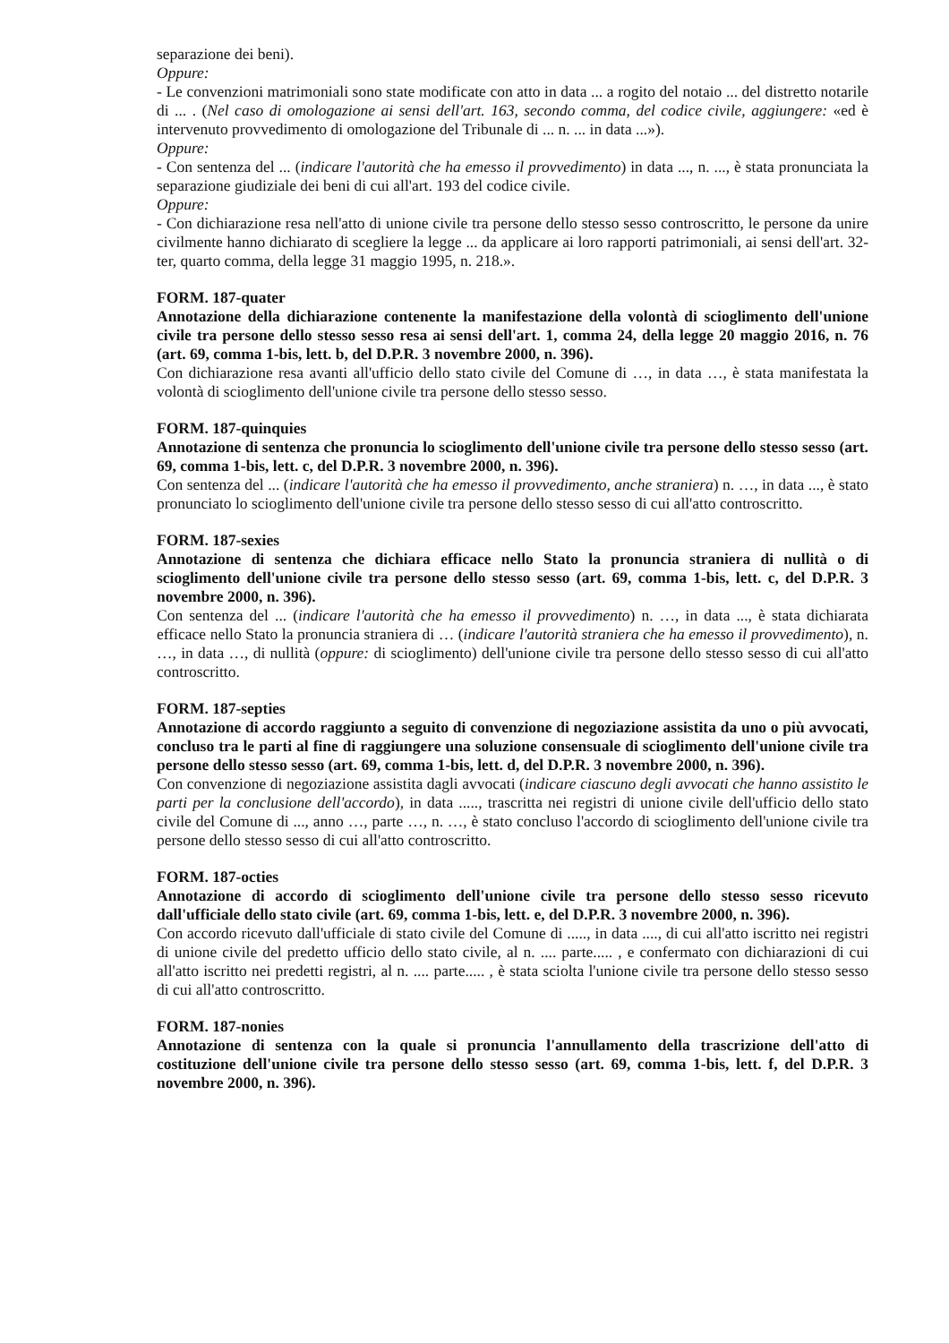separazione dei beni).
Oppure:
- Le convenzioni matrimoniali sono state modificate con atto in data ... a rogito del notaio ... del distretto notarile di ... . (Nel caso di omologazione ai sensi dell'art. 163, secondo comma, del codice civile, aggiungere: «ed è intervenuto provvedimento di omologazione del Tribunale di ... n. ... in data ...»).
Oppure:
- Con sentenza del ... (indicare l'autorità che ha emesso il provvedimento) in data ..., n. ..., è stata pronunciata la separazione giudiziale dei beni di cui all'art. 193 del codice civile.
Oppure:
- Con dichiarazione resa nell'atto di unione civile tra persone dello stesso sesso controscritto, le persone da unire civilmente hanno dichiarato di scegliere la legge ... da applicare ai loro rapporti patrimoniali, ai sensi dell'art. 32-ter, quarto comma, della legge 31 maggio 1995, n. 218.».
FORM. 187-quater
Annotazione della dichiarazione contenente la manifestazione della volontà di scioglimento dell'unione civile tra persone dello stesso sesso resa ai sensi dell'art. 1, comma 24, della legge 20 maggio 2016, n. 76 (art. 69, comma 1-bis, lett. b, del D.P.R. 3 novembre 2000, n. 396).
Con dichiarazione resa avanti all'ufficio dello stato civile del Comune di …, in data …, è stata manifestata la volontà di scioglimento dell'unione civile tra persone dello stesso sesso.
FORM. 187-quinquies
Annotazione di sentenza che pronuncia lo scioglimento dell'unione civile tra persone dello stesso sesso (art. 69, comma 1-bis, lett. c, del D.P.R. 3 novembre 2000, n. 396).
Con sentenza del ... (indicare l'autorità che ha emesso il provvedimento, anche straniera) n. …, in data ..., è stato pronunciato lo scioglimento dell'unione civile tra persone dello stesso sesso di cui all'atto controscritto.
FORM. 187-sexies
Annotazione di sentenza che dichiara efficace nello Stato la pronuncia straniera di nullità o di scioglimento dell'unione civile tra persone dello stesso sesso (art. 69, comma 1-bis, lett. c, del D.P.R. 3 novembre 2000, n. 396).
Con sentenza del ... (indicare l'autorità che ha emesso il provvedimento) n. …, in data ..., è stata dichiarata efficace nello Stato la pronuncia straniera di … (indicare l'autorità straniera che ha emesso il provvedimento), n. …, in data …, di nullità (oppure: di scioglimento) dell'unione civile tra persone dello stesso sesso di cui all'atto controscritto.
FORM. 187-septies
Annotazione di accordo raggiunto a seguito di convenzione di negoziazione assistita da uno o più avvocati, concluso tra le parti al fine di raggiungere una soluzione consensuale di scioglimento dell'unione civile tra persone dello stesso sesso (art. 69, comma 1-bis, lett. d, del D.P.R. 3 novembre 2000, n. 396).
Con convenzione di negoziazione assistita dagli avvocati (indicare ciascuno degli avvocati che hanno assistito le parti per la conclusione dell'accordo), in data ....., trascritta nei registri di unione civile dell'ufficio dello stato civile del Comune di ..., anno …, parte …, n. …, è stato concluso l'accordo di scioglimento dell'unione civile tra persone dello stesso sesso di cui all'atto controscritto.
FORM. 187-octies
Annotazione di accordo di scioglimento dell'unione civile tra persone dello stesso sesso ricevuto dall'ufficiale dello stato civile (art. 69, comma 1-bis, lett. e, del D.P.R. 3 novembre 2000, n. 396).
Con accordo ricevuto dall'ufficiale di stato civile del Comune di ....., in data ...., di cui all'atto iscritto nei registri di unione civile del predetto ufficio dello stato civile, al n. .... parte..... , e confermato con dichiarazioni di cui all'atto iscritto nei predetti registri, al n. .... parte..... , è stata sciolta l'unione civile tra persone dello stesso sesso di cui all'atto controscritto.
FORM. 187-nonies
Annotazione di sentenza con la quale si pronuncia l'annullamento della trascrizione dell'atto di costituzione dell'unione civile tra persone dello stesso sesso (art. 69, comma 1-bis, lett. f, del D.P.R. 3 novembre 2000, n. 396).